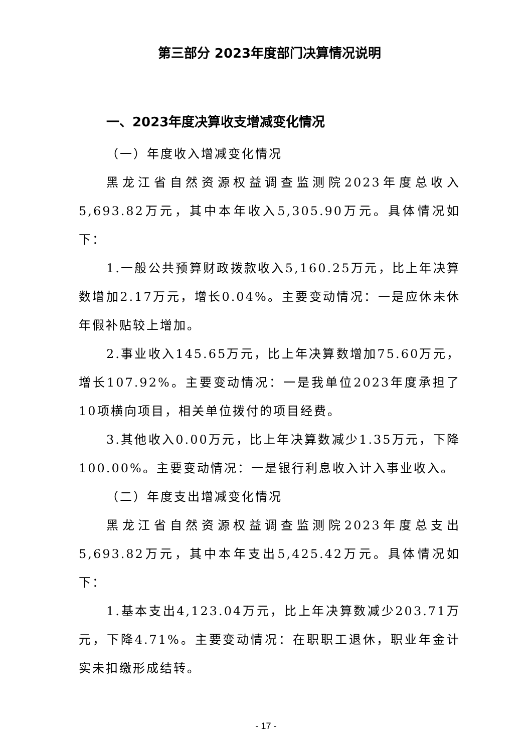第三部分 2023年度部门决算情况说明
一、2023年度决算收支增减变化情况
（一）年度收入增减变化情况
黑龙江省自然资源权益调查监测院2023年度总收入5,693.82万元，其中本年收入5,305.90万元。具体情况如下：
1.一般公共预算财政拨款收入5,160.25万元，比上年决算数增加2.17万元，增长0.04%。主要变动情况：一是应休未休年假补贴较上增加。
2.事业收入145.65万元，比上年决算数增加75.60万元，增长107.92%。主要变动情况：一是我单位2023年度承担了10项横向项目，相关单位拨付的项目经费。
3.其他收入0.00万元，比上年决算数减少1.35万元，下降100.00%。主要变动情况：一是银行利息收入计入事业收入。
（二）年度支出增减变化情况
黑龙江省自然资源权益调查监测院2023年度总支出5,693.82万元，其中本年支出5,425.42万元。具体情况如下：
1.基本支出4,123.04万元，比上年决算数减少203.71万元，下降4.71%。主要变动情况：在职职工退休，职业年金计实未扣缴形成结转。
- 17 -